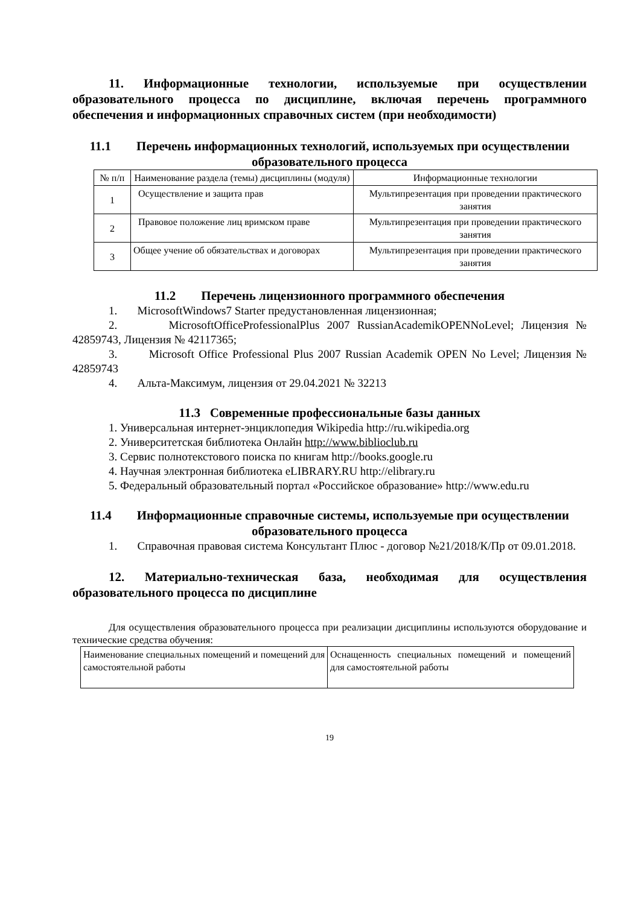11. Информационные технологии, используемые при осуществлении образовательного процесса по дисциплине, включая перечень программного обеспечения и информационных справочных систем (при необходимости)
11.1 Перечень информационных технологий, используемых при осуществлении образовательного процесса
| № п/п | Наименование раздела (темы) дисциплины (модуля) | Информационные технологии |
| 1 | Осуществление и защита прав | Мультипрезентация при проведении практического занятия |
| 2 | Правовое положение лиц вримском праве | Мультипрезентация при проведении практического занятия |
| 3 | Общее учение об обязательствах и договорах | Мультипрезентация при проведении практического занятия |
11.2 Перечень лицензионного программного обеспечения
1. MicrosoftWindows7 Starter предустановленная лицензионная;
2. MicrosoftOfficeProfessionalPlus 2007 RussianAcademikOPENNoLevel; Лицензия № 42859743, Лицензия № 42117365;
3. Microsoft Office Professional Plus 2007 Russian Academik OPEN No Level; Лицензия № 42859743
4. Альта-Максимум, лицензия от 29.04.2021 № 32213
11.3 Современные профессиональные базы данных
1. Универсальная интернет-энциклопедия Wikipedia http://ru.wikipedia.org
2. Университетская библиотека Онлайн http://www.biblioclub.ru
3. Сервис полнотекстового поиска по книгам http://books.google.ru
4. Научная электронная библиотека eLIBRARY.RU http://elibrary.ru
5. Федеральный образовательный портал «Российское образование» http://www.edu.ru
11.4 Информационные справочные системы, используемые при осуществлении образовательного процесса
1. Справочная правовая система Консультант Плюс - договор №21/2018/К/Пр от 09.01.2018.
12. Материально-техническая база, необходимая для осуществления образовательного процесса по дисциплине
Для осуществления образовательного процесса при реализации дисциплины используются оборудование и технические средства обучения:
| Наименование специальных помещений и помещений для самостоятельной работы | Оснащенность специальных помещений и помещений для самостоятельной работы |
19